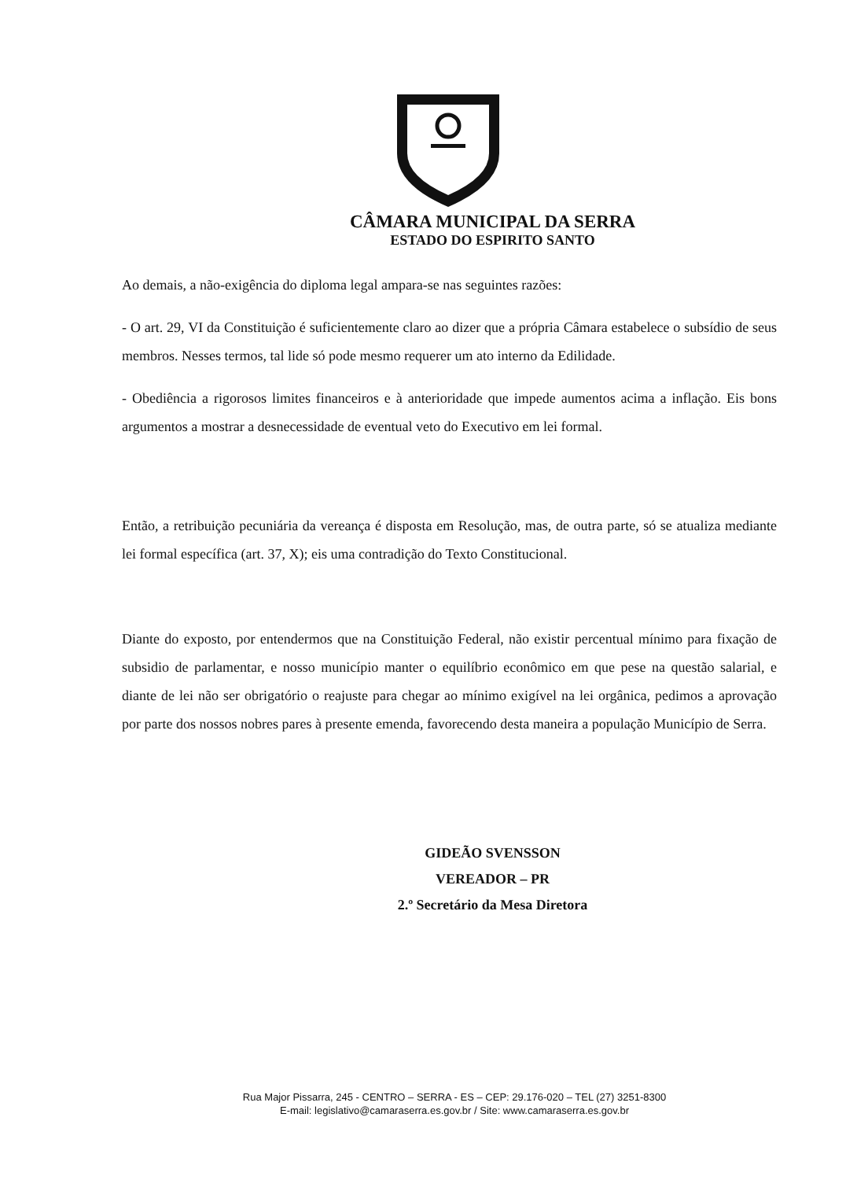CÂMARA MUNICIPAL DA SERRA
ESTADO DO ESPIRITO SANTO
Ao demais, a não-exigência do diploma legal ampara-se nas seguintes razões:
- O art. 29, VI da Constituição é suficientemente claro ao dizer que a própria Câmara estabelece o subsídio de seus membros. Nesses termos, tal lide só pode mesmo requerer um ato interno da Edilidade.
- Obediência a rigorosos limites financeiros e à anterioridade que impede aumentos acima a inflação. Eis bons argumentos a mostrar a desnecessidade de eventual veto do Executivo em lei formal.
Então, a retribuição pecuniária da vereança é disposta em Resolução, mas, de outra parte, só se atualiza mediante lei formal específica (art. 37, X); eis uma contradição do Texto Constitucional.
Diante do exposto, por entendermos que na Constituição Federal, não existir percentual mínimo para fixação de subsidio de parlamentar, e nosso município manter o equilíbrio econômico em que pese na questão salarial, e diante de lei não ser obrigatório o reajuste para chegar ao mínimo exigível na lei orgânica, pedimos a aprovação por parte dos nossos nobres pares à presente emenda, favorecendo desta maneira a população Município de Serra.
GIDEÃO SVENSSON
VEREADOR – PR
2.º Secretário da Mesa Diretora
Rua Major Pissarra, 245 - CENTRO – SERRA - ES – CEP: 29.176-020 – TEL (27) 3251-8300
E-mail: legislativo@camaraserra.es.gov.br / Site: www.camaraserra.es.gov.br